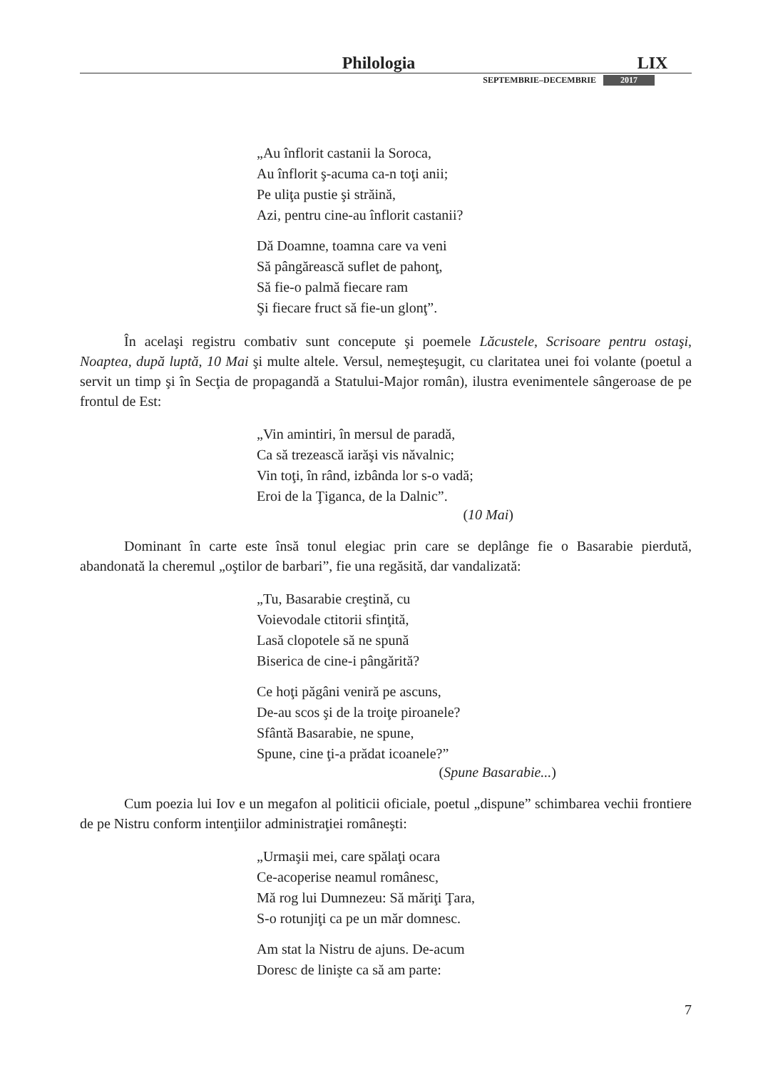Philologia
LIX
SEPTEMBRIE–DECEMBRIE 2017
„Au înflorit castanii la Soroca,
Au înflorit ş-acuma ca-n toţi anii;
Pe uliţa pustie şi străină,
Azi, pentru cine-au înflorit castanii?
Dă Doamne, toamna care va veni
Să pângărească suflet de pahonţ,
Să fie-o palmă fiecare ram
Şi fiecare fruct să fie-un glonţ”.
În acelaşi registru combativ sunt concepute şi poemele Lăcustele, Scrisoare pentru ostaşi, Noaptea, după luptă, 10 Mai şi multe altele. Versul, nemeşteşugit, cu claritatea unei foi volante (poetul a servit un timp şi în Secţia de propagandă a Statului-Major român), ilustra evenimentele sângeroase de pe frontul de Est:
„Vin amintiri, în mersul de paradă,
Ca să trezească iarăşi vis năvalnic;
Vin toţi, în rând, izbânda lor s-o vadă;
Eroi de la Ţiganca, de la Dalnic”.
(10 Mai)
Dominant în carte este însă tonul elegiac prin care se deplânge fie o Basarabie pierdută, abandonată la cheremul „oştilor de barbari”, fie una regăsită, dar vandalizată:
„Tu, Basarabie creştină, cu
Voievodale ctitorii sfinţită,
Lasă clopotele să ne spună
Biserica de cine-i pângărită?
Ce hoţi păgâni veniră pe ascuns,
De-au scos şi de la troiţe piroanele?
Sfântă Basarabie, ne spune,
Spune, cine ţi-a prădat icoanele?”
(Spune Basarabie...)
Cum poezia lui Iov e un megafon al politicii oficiale, poetul „dispune” schimbarea vechii frontiere de pe Nistru conform intenţiilor administraţiei româneşti:
„Urmaşii mei, care spălaţi ocara
Ce-acoperise neamul românesc,
Mă rog lui Dumnezeu: Să măriţi Ţara,
S-o rotunjiţi ca pe un măr domnesc.
Am stat la Nistru de ajuns. De-acum
Doresc de linişte ca să am parte:
7